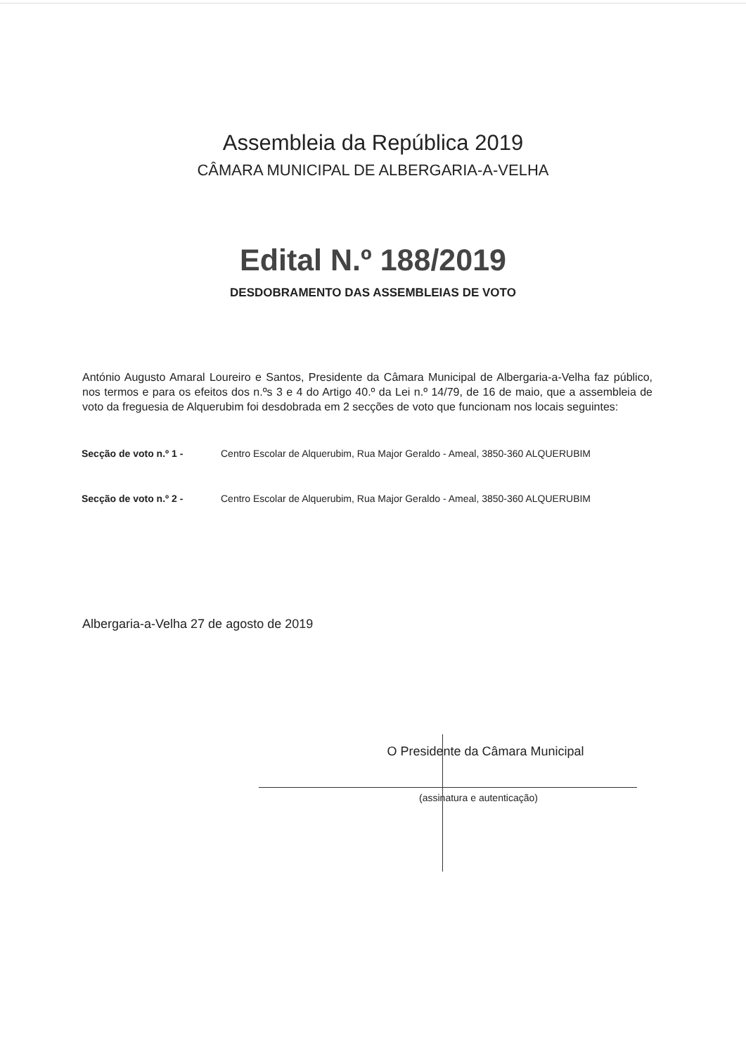Assembleia da República 2019
CÂMARA MUNICIPAL DE ALBERGARIA-A-VELHA
Edital N.º 188/2019
DESDOBRAMENTO DAS ASSEMBLEIAS DE VOTO
António Augusto Amaral Loureiro e Santos, Presidente da Câmara Municipal de Albergaria-a-Velha faz público, nos termos e para os efeitos dos n.ºs 3 e 4 do Artigo 40.º da Lei n.º 14/79, de 16 de maio, que a assembleia de voto da freguesia de Alquerubim foi desdobrada em 2 secções de voto que funcionam nos locais seguintes:
Secção de voto n.º 1 -
Centro Escolar de Alquerubim, Rua Major Geraldo - Ameal, 3850-360 ALQUERUBIM
Secção de voto n.º 2 -
Centro Escolar de Alquerubim, Rua Major Geraldo - Ameal, 3850-360 ALQUERUBIM
Albergaria-a-Velha 27 de agosto de 2019
O Presidente da Câmara Municipal
(assinatura e autenticação)